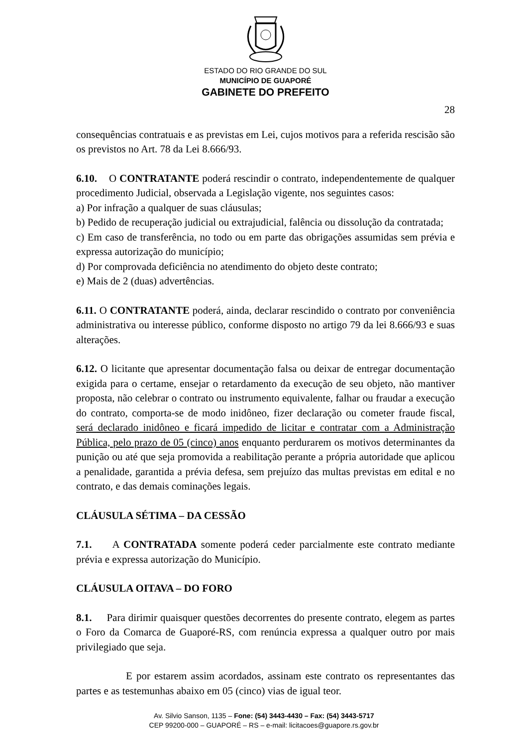ESTADO DO RIO GRANDE DO SUL
MUNICÍPIO DE GUAPORÉ
GABINETE DO PREFEITO
28
consequências contratuais e as previstas em Lei, cujos motivos para a referida rescisão são os previstos no Art. 78 da Lei 8.666/93.
6.10. O CONTRATANTE poderá rescindir o contrato, independentemente de qualquer procedimento Judicial, observada a Legislação vigente, nos seguintes casos:
a) Por infração a qualquer de suas cláusulas;
b) Pedido de recuperação judicial ou extrajudicial, falência ou dissolução da contratada;
c) Em caso de transferência, no todo ou em parte das obrigações assumidas sem prévia e expressa autorização do município;
d) Por comprovada deficiência no atendimento do objeto deste contrato;
e) Mais de 2 (duas) advertências.
6.11. O CONTRATANTE poderá, ainda, declarar rescindido o contrato por conveniência administrativa ou interesse público, conforme disposto no artigo 79 da lei 8.666/93 e suas alterações.
6.12. O licitante que apresentar documentação falsa ou deixar de entregar documentação exigida para o certame, ensejar o retardamento da execução de seu objeto, não mantiver proposta, não celebrar o contrato ou instrumento equivalente, falhar ou fraudar a execução do contrato, comporta-se de modo inidôneo, fizer declaração ou cometer fraude fiscal, será declarado inidôneo e ficará impedido de licitar e contratar com a Administração Pública, pelo prazo de 05 (cinco) anos enquanto perdurarem os motivos determinantes da punição ou até que seja promovida a reabilitação perante a própria autoridade que aplicou a penalidade, garantida a prévia defesa, sem prejuízo das multas previstas em edital e no contrato, e das demais cominações legais.
CLÁUSULA SÉTIMA – DA CESSÃO
7.1. A CONTRATADA somente poderá ceder parcialmente este contrato mediante prévia e expressa autorização do Município.
CLÁUSULA OITAVA – DO FORO
8.1. Para dirimir quaisquer questões decorrentes do presente contrato, elegem as partes o Foro da Comarca de Guaporé-RS, com renúncia expressa a qualquer outro por mais privilegiado que seja.
E por estarem assim acordados, assinam este contrato os representantes das partes e as testemunhas abaixo em 05 (cinco) vias de igual teor.
Av. Silvio Sanson, 1135 – Fone: (54) 3443-4430 – Fax: (54) 3443-5717
CEP 99200-000 – GUAPORÉ – RS – e-mail: licitacoes@guapore.rs.gov.br